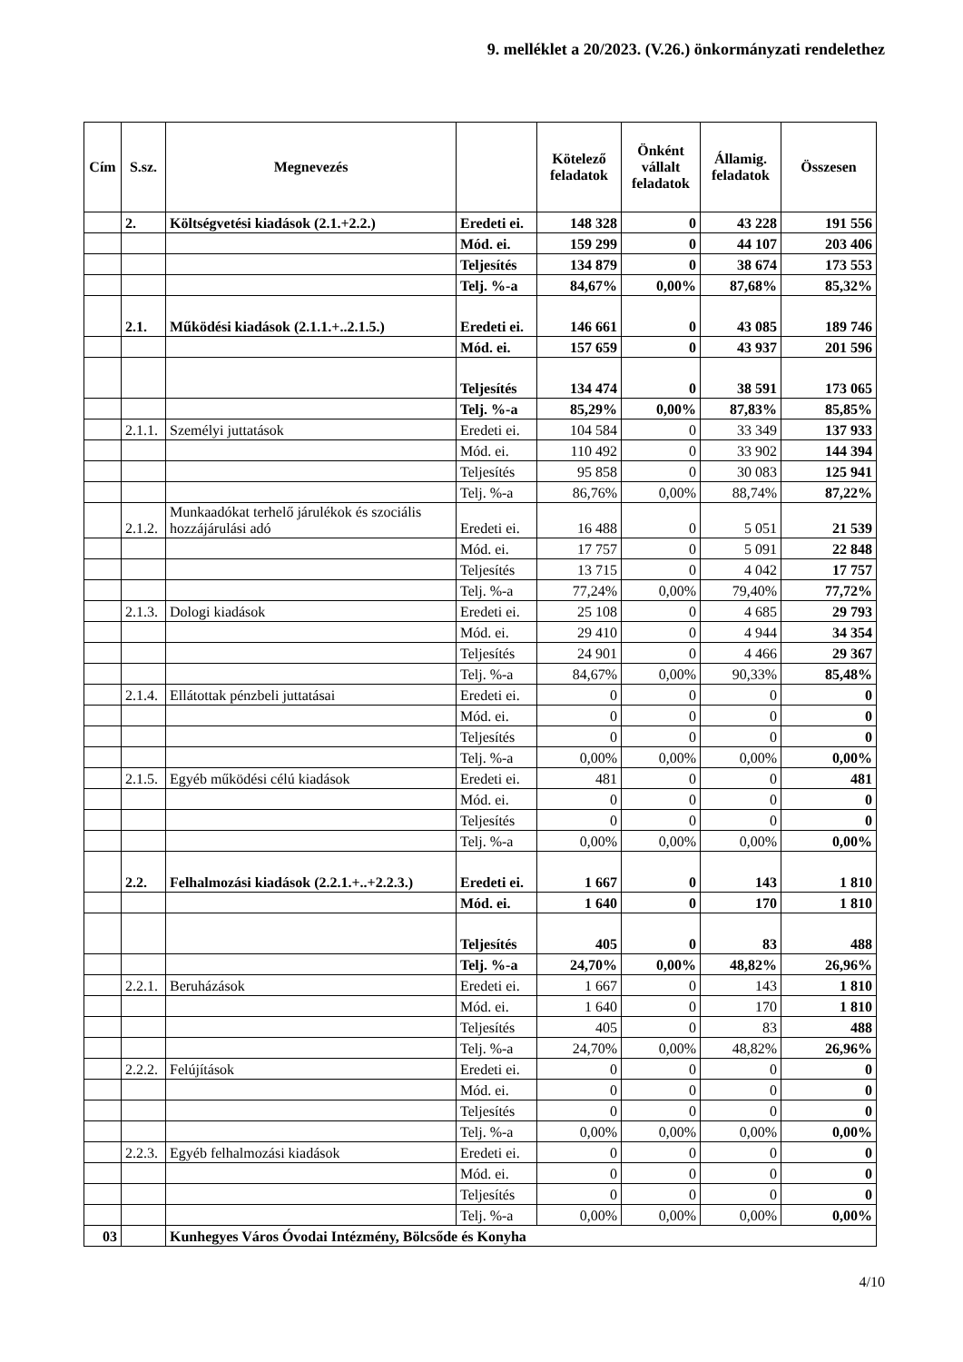9. melléklet a 20/2023. (V.26.) önkormányzati rendelethez
| Cím | S.sz. | Megnevezés | | Kötelező feladatok | Önként vállalt feladatok | Államig. feladatok | Összesen |
| --- | --- | --- | --- | --- | --- | --- | --- |
| | 2. | Költségvetési kiadások (2.1.+2.2.) | Eredeti ei. | 148 328 | 0 | 43 228 | 191 556 |
| | | | Mód. ei. | 159 299 | 0 | 44 107 | 203 406 |
| | | | Teljesítés | 134 879 | 0 | 38 674 | 173 553 |
| | | | Telj. %-a | 84,67% | 0,00% | 87,68% | 85,32% |
| | 2.1. | Működési kiadások (2.1.1.+..2.1.5.) | Eredeti ei. | 146 661 | 0 | 43 085 | 189 746 |
| | | | Mód. ei. | 157 659 | 0 | 43 937 | 201 596 |
| | | | Teljesítés | 134 474 | 0 | 38 591 | 173 065 |
| | | | Telj. %-a | 85,29% | 0,00% | 87,83% | 85,85% |
| | 2.1.1. | Személyi juttatások | Eredeti ei. | 104 584 | 0 | 33 349 | 137 933 |
| | | | Mód. ei. | 110 492 | 0 | 33 902 | 144 394 |
| | | | Teljesítés | 95 858 | 0 | 30 083 | 125 941 |
| | | | Telj. %-a | 86,76% | 0,00% | 88,74% | 87,22% |
| | 2.1.2. | Munkaadókat terhelő járulékok és szociális hozzájárulási adó | Eredeti ei. | 16 488 | 0 | 5 051 | 21 539 |
| | | | Mód. ei. | 17 757 | 0 | 5 091 | 22 848 |
| | | | Teljesítés | 13 715 | 0 | 4 042 | 17 757 |
| | | | Telj. %-a | 77,24% | 0,00% | 79,40% | 77,72% |
| | 2.1.3. | Dologi kiadások | Eredeti ei. | 25 108 | 0 | 4 685 | 29 793 |
| | | | Mód. ei. | 29 410 | 0 | 4 944 | 34 354 |
| | | | Teljesítés | 24 901 | 0 | 4 466 | 29 367 |
| | | | Telj. %-a | 84,67% | 0,00% | 90,33% | 85,48% |
| | 2.1.4. | Ellátottak pénzbeli juttatásai | Eredeti ei. | 0 | 0 | 0 | 0 |
| | | | Mód. ei. | 0 | 0 | 0 | 0 |
| | | | Teljesítés | 0 | 0 | 0 | 0 |
| | | | Telj. %-a | 0,00% | 0,00% | 0,00% | 0,00% |
| | 2.1.5. | Egyéb működési célú kiadások | Eredeti ei. | 481 | 0 | 0 | 481 |
| | | | Mód. ei. | 0 | 0 | 0 | 0 |
| | | | Teljesítés | 0 | 0 | 0 | 0 |
| | | | Telj. %-a | 0,00% | 0,00% | 0,00% | 0,00% |
| | 2.2. | Felhalmozási kiadások (2.2.1.+..+2.2.3.) | Eredeti ei. | 1 667 | 0 | 143 | 1 810 |
| | | | Mód. ei. | 1 640 | 0 | 170 | 1 810 |
| | | | Teljesítés | 405 | 0 | 83 | 488 |
| | | | Telj. %-a | 24,70% | 0,00% | 48,82% | 26,96% |
| | 2.2.1. | Beruházások | Eredeti ei. | 1 667 | 0 | 143 | 1 810 |
| | | | Mód. ei. | 1 640 | 0 | 170 | 1 810 |
| | | | Teljesítés | 405 | 0 | 83 | 488 |
| | | | Telj. %-a | 24,70% | 0,00% | 48,82% | 26,96% |
| | 2.2.2. | Felújítások | Eredeti ei. | 0 | 0 | 0 | 0 |
| | | | Mód. ei. | 0 | 0 | 0 | 0 |
| | | | Teljesítés | 0 | 0 | 0 | 0 |
| | | | Telj. %-a | 0,00% | 0,00% | 0,00% | 0,00% |
| | 2.2.3. | Egyéb felhalmozási kiadások | Eredeti ei. | 0 | 0 | 0 | 0 |
| | | | Mód. ei. | 0 | 0 | 0 | 0 |
| | | | Teljesítés | 0 | 0 | 0 | 0 |
| | | | Telj. %-a | 0,00% | 0,00% | 0,00% | 0,00% |
| 03 | | Kunhegyes Város Óvodai Intézmény, Bölcsőde és Konyha | | | | | |
4/10